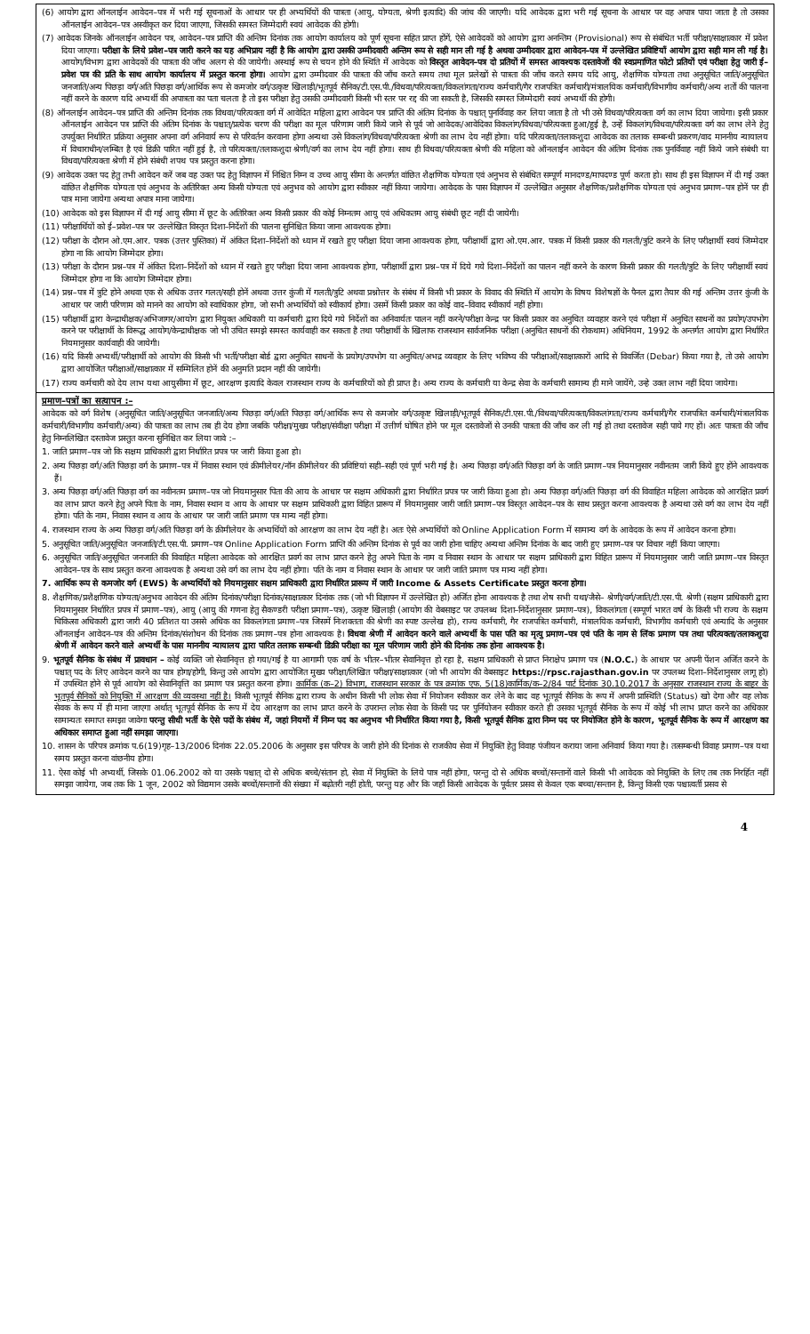(6) आयोग द्वारा ऑनलाईन आवेदन–पत्र में भरी गई सूचनाओं के आधार पर ही अभ्यर्थियों की पात्रता (आयु, योग्यता, श्रेणी इत्यादि) की जांच की जाएगी। यदि आवेदक द्वारा भरी गई सूचना के आधार पर वह अपात्र पाया जाता है तो उसका ऑनलाईन आवेदन–पत्र अस्वीकृत कर दिया जाएगा, जिसकी समस्त जिम्मेदारी स्वयं आवेदक की होगी।
(7) आवेदक जिनके ऑनलाईन आवेदन पत्र, आवेदन–पत्र प्राप्ति की अन्तिम दिनांक तक आयोग कार्यालय को पूर्ण सूचना सहित प्राप्त होंगें, ऐसे आवेदकों को आयोग द्वारा अनन्तिम (Provisional) रूप से संबंधित भर्ती परीक्षा/साक्षात्कार में प्रवेश दिया जाएगा। परीक्षा के लिये प्रवेश–पत्र जारी करने का यह अभिप्राय नहीं है कि आयोग द्वारा उसकी उम्मीदवारी अन्तिम रूप से सही मान ली गई है अथवा उम्मीदवार द्वारा आवेदन–पत्र में उल्लेखित प्रविष्टियाँ आयोग द्वारा सही मान ली गई है। आयोग/विभाग द्वारा आवेदकों की पात्रता की जाँच अलग से की जायेगी। अस्थाई रूप से चयन होने की स्थिति में आवेदक को विस्तृत आवेदन–पत्र दो प्रतियों में समस्त आवश्यक दस्तावेजों की स्वप्रमाणित फोटो प्रतियों एवं परीक्षा हेतु जारी ई–प्रवेश पत्र की प्रति के साथ आयोग कार्यालय में प्रस्तुत करना होगा। आयोग द्वारा उम्मीदवार की पात्रता की जाँच करते समय तथा मूल प्रलेखों से पात्रता की जाँच करते समय यदि आयु, शैक्षणिक योग्यता तथा अनुसूचित जाति/अनुसूचित जनजाति/अन्य पिछड़ा वर्ग/अति पिछड़ा वर्ग/आर्थिक रूप से कमजोर वर्ग/उत्कृष्ट खिलाड़ी/भूतपूर्व सैनिक/टी.एस.पी./विधवा/परित्यक्ता/विकलांगता/राज्य कर्मचारी/गैर राजपत्रित कर्मचारी/मंत्रालयिक कर्मचारी/विभागीय कर्मचारी/अन्य शर्तों की पालना नहीं करने के कारण यदि अभ्यर्थी की अपात्रता का पता चलता है तो इस परीक्षा हेतु उसकी उम्मीदवारी किसी भी स्तर पर रद्द की जा सकती है, जिसकी समस्त जिम्मेदारी स्वयं अभ्यर्थी की होगी।
(8) ऑनलाईन आवेदन–पत्र प्राप्ति की अन्तिम दिनांक तक विधवा/परित्यक्ता वर्ग में आवेदित महिला द्वारा आवेदन पत्र प्राप्ति की अंतिम दिनांक के पश्चात् पुनर्विवाह कर लिया जाता है तो भी उसे विधवा/परित्यक्ता वर्ग का लाभ दिया जायेगा। इसी प्रकार ऑनलाईन आवेदन पत्र प्राप्ति की अंतिम दिनांक के पश्चात्/प्रत्येक चरण की परीक्षा का मूल परिणाम जारी किये जाने से पूर्व जो आवेदक/आवेदिका विकलांग/विधवा/परित्यक्ता हुआ/हुई है, उन्हें विकलांग/विधवा/परित्यक्ता वर्ग का लाभ लेने हेतु उपर्युक्त निर्धारित प्रक्रिया अनुसार अपना वर्ग अनिवार्य रूप से परिवर्तन करवाना होगा अन्यथा उसे विकलांग/विधवा/परित्यक्ता श्रेणी का लाभ देय नहीं होगा। यदि परित्यक्ता/तलाकशुदा आवेदक का तलाक सम्बन्धी प्रकरण/वाद माननीय न्यायालय में विचाराधीन/लम्बित है एवं डिक्री पारित नहीं हुई है, तो परित्यक्ता/तलाकशुदा श्रेणी/वर्ग का लाभ देय नहीं होगा। साथ ही विधवा/परित्यक्ता श्रेणी की महिला को ऑनलाईन आवेदन की अंतिम दिनांक तक पुनर्विवाह नहीं किये जाने संबंधी या विधवा/परित्यक्ता श्रेणी में होने संबंधी शपथ पत्र प्रस्तुत करना होगा।
(9) आवेदक उक्त पद हेतु तभी आवेदन करें जब वह उक्त पद हेतु विज्ञापन में निश्चित निम्न व उच्च आयु सीमा के अन्तर्गत वांछित शैक्षणिक योग्यता एवं अनुभव से संबंधित सम्पूर्ण मानदण्ड/मापदण्ड पूर्ण करता हो। साथ ही इस विज्ञापन में दी गई उक्त वांछित शैक्षणिक योग्यता एवं अनुभव के अतिरिक्त अन्य किसी योग्यता एवं अनुभव को आयोग द्वारा स्वीकार नहीं किया जायेगा। आवेदक के पास विज्ञापन में उल्लेखित अनुसार शैक्षणिक/प्रशैक्षणिक योग्यता एवं अनुभव प्रमाण–पत्र होनें पर ही पात्र माना जायेगा अन्यथा अपात्र माना जायेगा।
(10) आवेदक को इस विज्ञापन में दी गई आयु सीमा में छूट के अतिरिक्त अन्य किसी प्रकार की कोई निम्नतम आयु एवं अधिकतम आयु संबंधी छूट नहीं दी जायेगी।
(11) परीक्षार्थियों को ई–प्रवेश–पत्र पर उल्लेखित विस्तृत दिशा–निर्देशों की पालना सुनिश्चित किया जाना आवश्यक होगा।
(12) परीक्षा के दौरान ओ.एम.आर. पत्रक (उत्तर पुस्तिका) में अंकित दिशा–निर्देशों को ध्यान में रखते हुए परीक्षा दिया जाना आवश्यक होगा, परीक्षार्थी द्वारा ओ.एम.आर. पत्रक में किसी प्रकार की गलती/त्रुटि करने के लिए परीक्षार्थी स्वयं जिम्मेदार होगा ना कि आयोग जिम्मेदार होगा।
(13) परीक्षा के दौरान प्रश्न–पत्र में अंकित दिशा–निर्देशों को ध्यान में रखते हुए परीक्षा दिया जाना आवश्यक होगा, परीक्षार्थी द्वारा प्रश्न–पत्र में दिये गये दिशा–निर्देशों का पालन नहीं करने के कारण किसी प्रकार की गलती/त्रुटि के लिए परीक्षार्थी स्वयं जिम्मेदार होगा ना कि आयोग जिम्मेदार होगा।
(14) प्रश्न–पत्र में त्रुटि होने अथवा एक से अधिक उत्तर गलत/सही होनें अथवा उत्तर कुंजी में गलती/त्रुटि अथवा प्रश्नोत्तर के संबंध में किसी भी प्रकार के विवाद की स्थिति में आयोग के विषय विशेषज्ञों के पैनल द्वारा तैयार की गई अन्तिम उत्तर कुंजी के आधार पर जारी परिणाम को मानने का आयोग को स्वाधिकार होगा, जो सभी अभ्यर्थियों को स्वीकार्य होगा। उसमें किसी प्रकार का कोई वाद–विवाद स्वीकार्य नहीं होगा।
(15) परीक्षार्थी द्वारा केन्द्राधीक्षक/अभिजागर/आयोग द्वारा नियुक्त अधिकारी या कर्मचारी द्वारा दिये गये निर्देशों का अनिवार्यतः पालन नहीं करने/परीक्षा केन्द्र पर किसी प्रकार का अनुचित व्यवहार करने एवं परीक्षा में अनुचित साधनों का प्रयोग/उपभोग करने पर परीक्षार्थी के विरूद्ध आयोग/केन्द्राधीक्षक जो भी उचित समझे समस्त कार्यवाही कर सकता है तथा परीक्षार्थी के खिलाफ राजस्थान सार्वजनिक परीक्षा (अनुचित साधनों की रोकथाम) अधिनियम, 1992 के अन्तर्गत आयोग द्वारा निर्धारित नियमानुसार कार्यवाही की जायेगी।
(16) यदि किसी अभ्यर्थी/परीक्षार्थी को आयोग की किसी भी भर्ती/परीक्षा बोर्ड द्वारा अनुचित साधनों के प्रयोग/उपभोग या अनुचित/अभद्र व्यवहार के लिए भविष्य की परीक्षाओं/साक्षात्कारों आदि से विवर्जित (Debar) किया गया है, तो उसे आयोग द्वारा आयोजित परीक्षाओं/साक्षात्कार में सम्मिलित होनें की अनुमति प्रदान नहीं की जायेगी।
(17) राज्य कर्मचारी को देय लाभ यथा आयुसीमा में छूट, आरक्षण इत्यादि केवल राजस्थान राज्य के कर्मचारियों को ही प्राप्त है। अन्य राज्य के कर्मचारी या केन्द्र सेवा के कर्मचारी सामान्य ही माने जायेंगे, उन्हे उक्त लाभ नहीं दिया जायेगा।
प्रमाण–पत्रों का सत्यापन :–
आवेदक को वर्ग विशेष (अनुसूचित जाति/अनुसूचित जनजाति/अन्य पिछड़ा वर्ग/अति पिछड़ा वर्ग/आर्थिक रूप से कमजोर वर्ग/उत्कृष्ट खिलाड़ी/भूतपूर्व सैनिक/टी.एस.पी./विधवा/परित्यक्ता/विकलांगता/राज्य कर्मचारी/गैर राजपत्रित कर्मचारी/मंत्रालयिक कर्मचारी/विभागीय कर्मचारी/अन्य) की पात्रता का लाभ तब ही देय होगा जबकि परीक्षा/मुख्य परीक्षा/संवीक्षा परीक्षा में उत्तीर्ण घोषित होने पर मूल दस्तावेजों से उनकी पात्रता की जाँच कर ली गई हो तथा दस्तावेज सही पाये गए हों। अतः पात्रता की जाँच हेतु निम्नलिखित दस्तावेज प्रस्तुत करना सुनिश्चित कर लिया जावे :–
1. जाति प्रमाण–पत्र जो कि सक्षम प्राधिकारी द्वारा निर्धारित प्रपत्र पर जारी किया हुआ हो।
2. अन्य पिछड़ा वर्ग/अति पिछड़ा वर्ग के प्रमाण–पत्र में निवास स्थान एवं क्रीमीलेयर/नॉन क्रीमीलेयर की प्रविष्टियां सही–सही एवं पूर्ण भरी गई है। अन्य पिछड़ा वर्ग/अति पिछड़ा वर्ग के जाति प्रमाण–पत्र नियमानुसार नवीनतम जारी किये हुए होंने आवश्यक हैं।
3. अन्य पिछड़ा वर्ग/अति पिछड़ा वर्ग का नवीनतम प्रमाण–पत्र जो नियमानुसार पिता की आय के आधार पर सक्षम अधिकारी द्वारा निर्धारित प्रपत्र पर जारी किया हुआ हो। अन्य पिछड़ा वर्ग/अति पिछड़ा वर्ग की विवाहित महिला आवेदक को आरक्षित प्रवर्ग का लाभ प्राप्त करने हेतु अपने पिता के नाम, निवास स्थान व आय के आधार पर सक्षम प्राधिकारी द्वारा विहित प्रारूप में नियमानुसार जारी जाति प्रमाण–पत्र विस्तृत आवेदन–पत्र के साथ प्रस्तुत करना आवश्यक है अन्यथा उसे वर्ग का लाभ देय नहीं होगा। पति के नाम, निवास स्थान व आय के आधार पर जारी जाति प्रमाण पत्र मान्य नहीं होगा।
4. राजस्थान राज्य के अन्य पिछड़ा वर्ग/अति पिछड़ा वर्ग के क्रीमीलेयर के अभ्यर्थियों को आरक्षण का लाभ देय नहीं है। अतः ऐसे अभ्यर्थियों को Online Application Form में सामान्य वर्ग के आवेदक के रूप में आवेदन करना होगा।
5. अनुसूचित जाति/अनुसूचित जनजाति/टी.एस.पी. प्रमाण–पत्र Online Application Form प्राप्ति की अन्तिम दिनांक से पूर्व का जारी होना चाहिए अन्यथा अन्तिम दिनांक के बाद जारी हुए प्रमाण–पत्र पर विचार नहीं किया जाएगा।
6. अनुसूचित जाति/अनुसूचित जनजाति की विवाहित महिला आवेदक को आरक्षित प्रवर्ग का लाभ प्राप्त करने हेतु अपने पिता के नाम व निवास स्थान के आधार पर सक्षम प्राधिकारी द्वारा विहित प्रारूप में नियमानुसार जारी जाति प्रमाण–पत्र विस्तृत आवेदन–पत्र के साथ प्रस्तुत करना आवश्यक है अन्यथा उसे वर्ग का लाभ देय नहीं होगा। पति के नाम व निवास स्थान के आधार पर जारी जाति प्रमाण पत्र मान्य नहीं होगा।
7. आर्थिक रूप से कमजोर वर्ग (EWS) के अभ्यर्थियों को नियमानुसार सक्षम प्राधिकारी द्वारा निर्धारित प्रारूप में जारी Income & Assets Certificate प्रस्तुत करना होगा।
8. शैक्षणिक/प्रशैक्षणिक योग्यता/अनुभव आवेदन की अंतिम दिनांक/परीक्षा दिनांक/साक्षात्कार दिनांक तक (जो भी विज्ञापन में उल्लेखित हो) अर्जित होना आवश्यक है तथा शेष सभी यथा/जैसे– श्रेणी/वर्ग/जाति/टी.एस.पी. श्रेणी (सक्षम प्राधिकारी द्वारा नियमानुसार निर्धारित प्रपत्र में प्रमाण–पत्र), आयु (आयु की गणना हेतु सैकण्डरी परीक्षा प्रमाण–पत्र), उत्कृष्ट खिलाड़ी (आयोग की वेबसाइट पर उपलब्ध दिशा–निर्देशानुसार प्रमाण–पत्र), विकलांगता (सम्पूर्ण भारत वर्ष के किसी भी राज्य के सक्षम चिकित्सा अधिकारी द्वारा जारी 40 प्रतिशत या उससे अधिक का विकलांगता प्रमाण–पत्र जिसमें निःशक्तता की श्रेणी का स्पष्ट उल्लेख हो), राज्य कर्मचारी, गैर राजपत्रित कर्मचारी, मंत्रालयिक कर्मचारी, विभागीय कर्मचारी एवं अन्यादि के अनुसार ऑनलाईन आवेदन–पत्र की अन्तिम दिनांक/संशोधन की दिनांक तक प्रमाण–पत्र होना आवश्यक है। विधवा श्रेणी में आवेदन करने वाले अभ्यर्थी के पास पति का मृत्यु प्रमाण–पत्र एवं पति के नाम से लिंक प्रमाण पत्र तथा परित्यक्ता/तलाकशुदा श्रेणी में आवेदन करने वाले अभ्यर्थी के पास माननीय न्यायालय द्वारा पारित तलाक सम्बन्धी डिक्री परीक्षा का मूल परिणाम जारी होने की दिनांक तक होना आवश्यक है।
9. भूतपूर्व सैनिक के संबंध में प्रावधान – कोई व्यक्ति जो सेवानिवृत्त हो गया/गई है या आगामी एक वर्ष के भीतर–भीतर सेवानिवृत्त हो रहा है, सक्षम प्राधिकारी से प्राप्त निराक्षेप प्रमाण पत्र (N.O.C.) के आधार पर अपनी पेंशन अर्जित करने के पश्चात् पद के लिए आवेदन करने का पात्र होगा/होगी, किन्तु उसे आयोग द्वारा आयोजित मुख्य परीक्षा/लिखित परीक्षा/साक्षात्कार (जो भी आयोग की वेबसाइट https://rpsc.rajasthan.gov.in पर उपलब्ध दिशा–निर्देशानुसार लागू हो) में उपस्थित होने से पूर्व आयोग को सेवानिवृत्ति का प्रमाण पत्र प्रस्तुत करना होगा। कार्मिक (क–2) विभाग, राजस्थान सरकार के पत्र क्रमांक एफ. 5(18)कार्मिक/क–2/84 पार्ट दिनांक 30.10.2017 के अनुसार राजस्थान राज्य के बाहर के भूतपूर्व सैनिकों को नियुक्ति में आरक्षण की व्यवस्था नहीं है। किसी भूतपूर्व सैनिक द्वारा राज्य के अधीन किसी भी लोक सेवा में नियोजन स्वीकार कर लेने के बाद वह भूतपूर्व सैनिक के रूप में अपनी प्रास्थिति (Status) खो देगा और वह लोक सेवक के रूप में ही माना जाएगा अर्थात् भूतपूर्व सैनिक के रूप में देय आरक्षण का लाभ प्राप्त करने के उपरान्त लोक सेवा के किसी पद पर पुर्नियोजन स्वीकार करते ही उसका भूतपूर्व सैनिक के रूप में कोई भी लाभ प्राप्त करने का अधिकार सामान्यतः समाप्त समझा जावेगा परन्तु सीधी भर्ती के ऐसे पदों के संबंध में, जहां नियमों में निम्न पद का अनुभव भी निर्धारित किया गया है, किसी भूतपूर्व सैनिक द्वारा निम्न पद पर नियोजित होने के कारण, भूतपूर्व सैनिक के रूप में आरक्षण का अधिकार समाप्त हुआ नहीं समझा जाएगा।
10. शासन के परिपत्र क्रमांक प.6(19)गृह–13/2006 दिनांक 22.05.2006 के अनुसार इस परिपत्र के जारी होने की दिनांक से राजकीय सेवा में नियुक्ति हेतु विवाह पंजीयन कराया जाना अनिवार्य किया गया है। तत्सम्बन्धी विवाह प्रमाण–पत्र यथा समय प्रस्तुत करना वांछनीय होगा।
11. ऐसा कोई भी अभ्यर्थी, जिसके 01.06.2002 को या उसके पश्चात् दो से अधिक बच्चे/संतान हो, सेवा में नियुक्ति के लिये पात्र नहीं होगा, परन्तु दो से अधिक बच्चों/सन्तानों वाले किसी भी आवेदक को नियुक्ति के लिए तब तक निरर्हित नहीं समझा जायेगा, जब तक कि 1 जून, 2002 को विद्यमान उसके बच्चों/सन्तानों की संख्या में बढ़ोतरी नहीं होती, परन्तु यह और कि जहाँ किसी आवेदक के पूर्वतर प्रसव से केवल एक बच्चा/सन्तान है, किन्तु किसी एक पश्चात्वर्ती प्रसव से
4